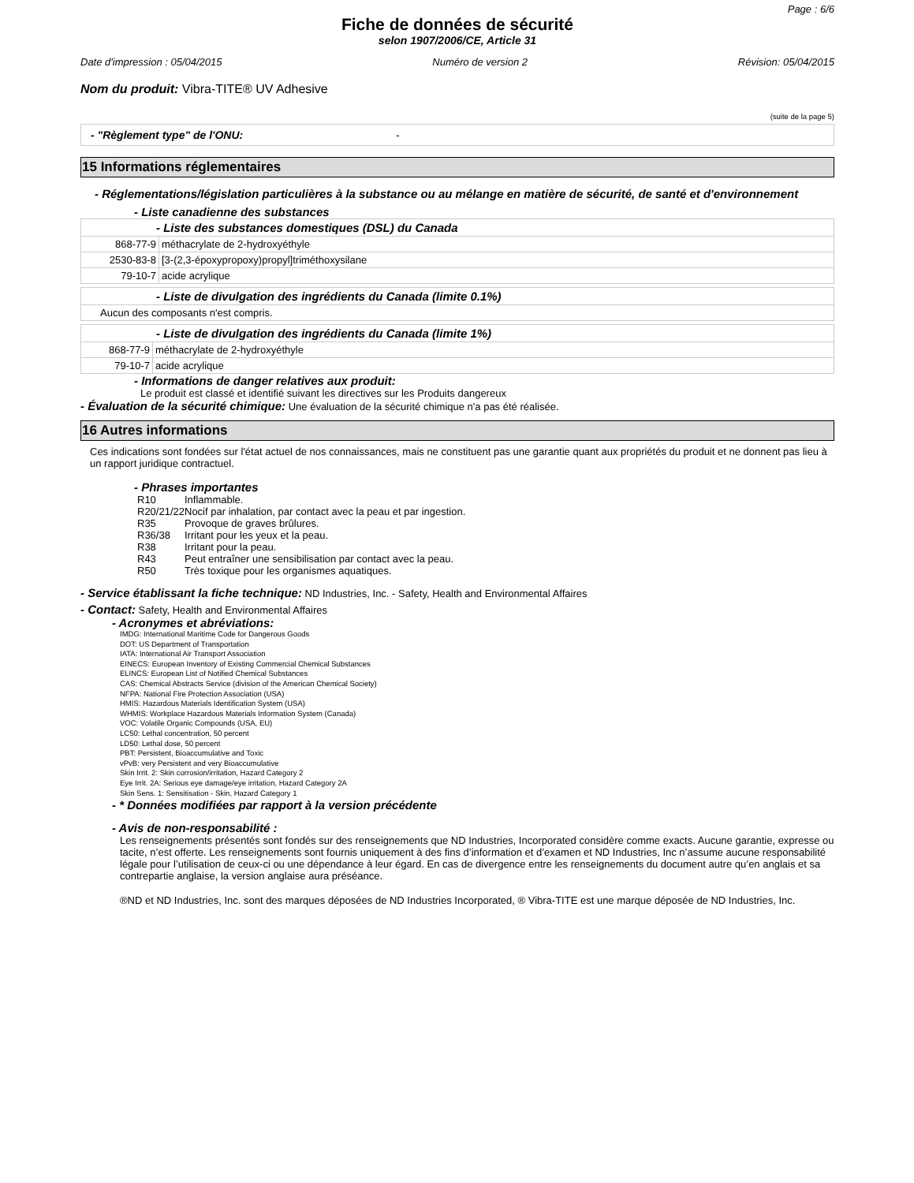Page : 6/6
Fiche de données de sécurité
selon 1907/2006/CE, Article 31
Date d'impression : 05/04/2015 Numéro de version 2 Révision: 05/04/2015
Nom du produit: Vibra-TITE® UV Adhesive
(suite de la page 5)
| - "Règlement type" de l'ONU: - |
15 Informations réglementaires
- Réglementations/législation particulières à la substance ou au mélange en matière de sécurité, de santé et d'environnement
- Liste canadienne des substances
| - Liste des substances domestiques (DSL) du Canada | |
| 868-77-9 | méthacrylate de 2-hydroxyéthyle |
| 2530-83-8 | [3-(2,3-époxypropoxy)propyl]triméthoxysilane |
| 79-10-7 | acide acrylique |
| - Liste de divulgation des ingrédients du Canada (limite 0.1%) |
| Aucun des composants n'est compris. |
| - Liste de divulgation des ingrédients du Canada (limite 1%) | |
| 868-77-9 | méthacrylate de 2-hydroxyéthyle |
| 79-10-7 | acide acrylique |
- Informations de danger relatives aux produit:
Le produit est classé et identifié suivant les directives sur les Produits dangereux
- Évaluation de la sécurité chimique: Une évaluation de la sécurité chimique n'a pas été réalisée.
16 Autres informations
Ces indications sont fondées sur l'état actuel de nos connaissances, mais ne constituent pas une garantie quant aux propriétés du produit et ne donnent pas lieu à un rapport juridique contractuel.
- Phrases importantes
| R10 | Inflammable. |
| R20/21/22 | Nocif par inhalation, par contact avec la peau et par ingestion. |
| R35 | Provoque de graves brûlures. |
| R36/38 | Irritant pour les yeux et la peau. |
| R38 | Irritant pour la peau. |
| R43 | Peut entraîner une sensibilisation par contact avec la peau. |
| R50 | Très toxique pour les organismes aquatiques. |
- Service établissant la fiche technique: ND Industries, Inc. - Safety, Health and Environmental Affaires
- Contact: Safety, Health and Environmental Affaires
- Acronymes et abréviations:
IMDG: International Maritime Code for Dangerous Goods
DOT: US Department of Transportation
IATA: International Air Transport Association
EINECS: European Inventory of Existing Commercial Chemical Substances
ELINCS: European List of Notified Chemical Substances
CAS: Chemical Abstracts Service (division of the American Chemical Society)
NFPA: National Fire Protection Association (USA)
HMIS: Hazardous Materials Identification System (USA)
WHMIS: Workplace Hazardous Materials Information System (Canada)
VOC: Volatile Organic Compounds (USA, EU)
LC50: Lethal concentration, 50 percent
LD50: Lethal dose, 50 percent
PBT: Persistent, Bioaccumulative and Toxic
vPvB: very Persistent and very Bioaccumulative
Skin Irrit. 2: Skin corrosion/irritation, Hazard Category 2
Eye Irrit. 2A: Serious eye damage/eye irritation, Hazard Category 2A
Skin Sens. 1: Sensitisation - Skin, Hazard Category 1
- * Données modifiées par rapport à la version précédente
- Avis de non-responsabilité :
Les renseignements présentés sont fondés sur des renseignements que ND Industries, Incorporated considère comme exacts. Aucune garantie, expresse ou tacite, n’est offerte. Les renseignements sont fournis uniquement à des fins d’information et d’examen et ND Industries, Inc n’assume aucune responsabilité légale pour l’utilisation de ceux-ci ou une dépendance à leur égard. En cas de divergence entre les renseignements du document autre qu’en anglais et sa contrepartie anglaise, la version anglaise aura préséance.
®ND et ND Industries, Inc. sont des marques déposées de ND Industries Incorporated, ® Vibra-TITE est une marque déposée de ND Industries, Inc.